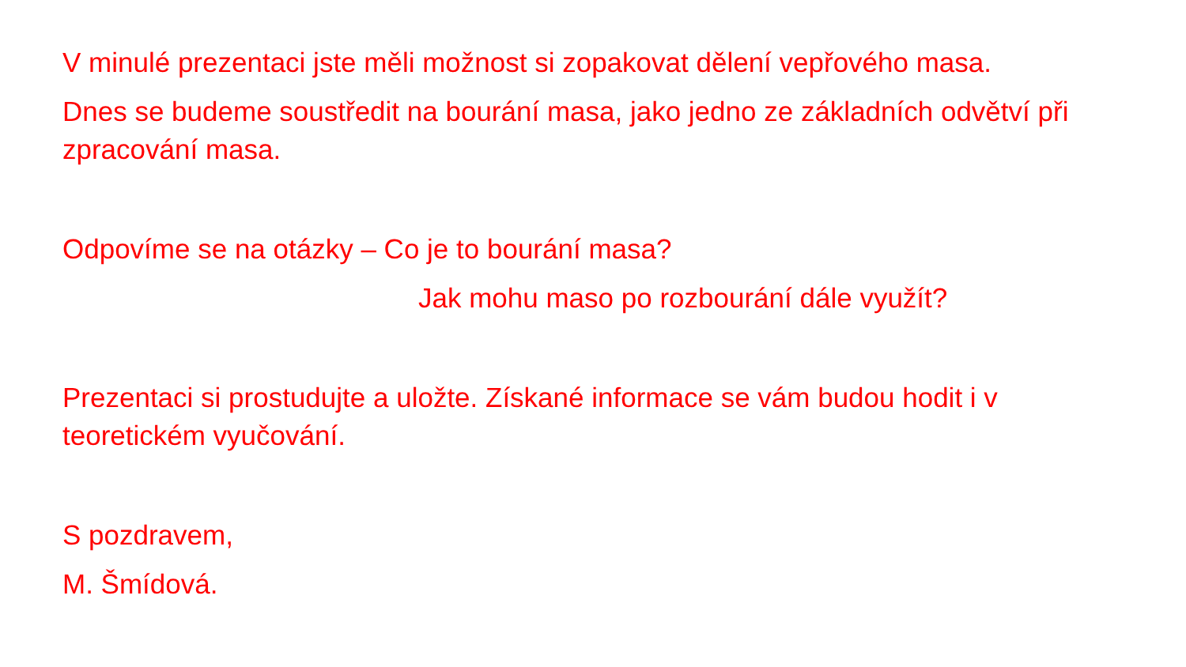V minulé prezentaci jste měli možnost si zopakovat dělení vepřového masa.
Dnes se budeme soustředit na bourání masa, jako jedno ze základních odvětví při zpracování masa.
Odpovíme se na otázky – Co je to bourání masa?
Jak mohu maso po rozbourání dále využít?
Prezentaci si prostudujte a uložte. Získané informace se vám budou hodit i v teoretickém vyučování.
S pozdravem,
M. Šmídová.